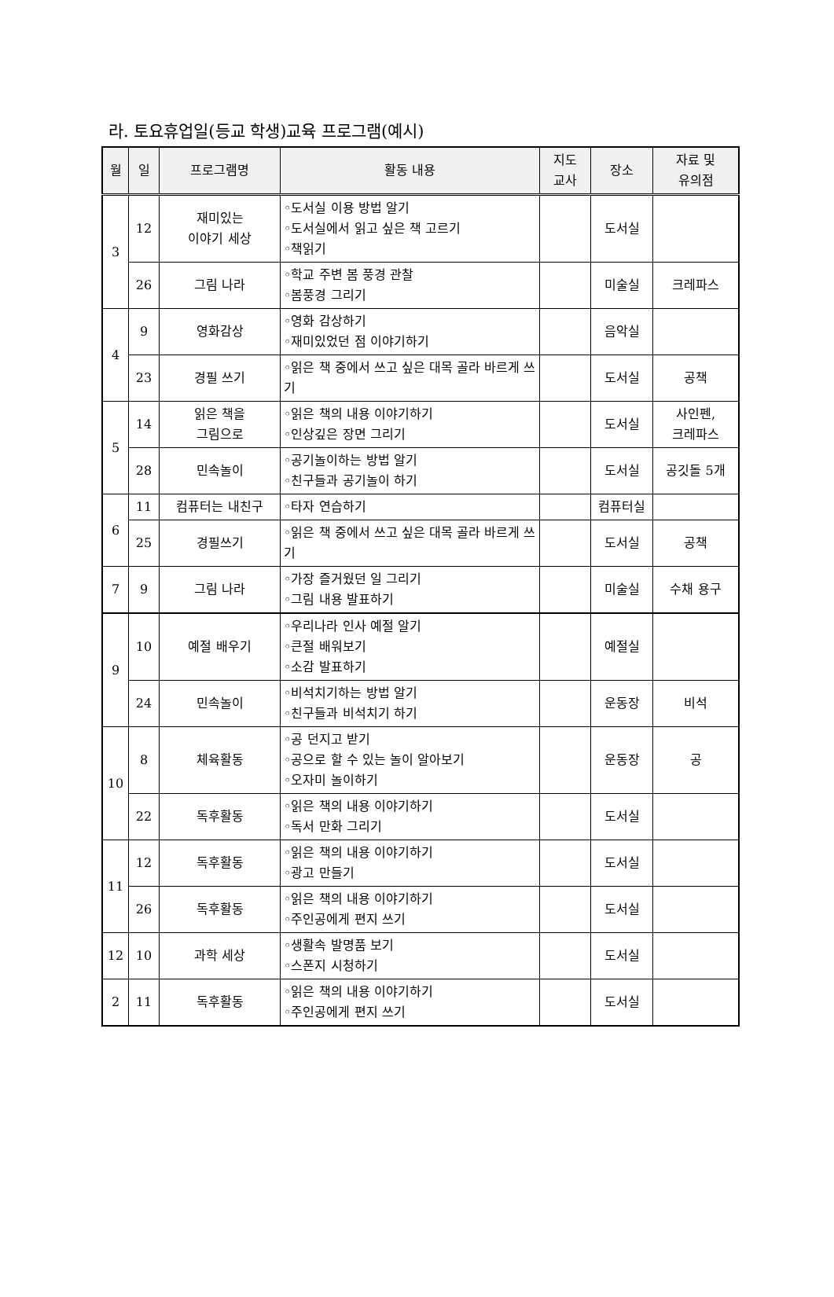라. 토요휴업일(등교 학생)교육 프로그램(예시)
| 월 | 일 | 프로그램명 | 활동 내용 | 지도 교사 | 장소 | 자료 및 유의점 |
| --- | --- | --- | --- | --- | --- | --- |
| 3 | 12 | 재미있는 이야기 세상 | ◦도서실 이용 방법 알기 ◦도서실에서 읽고 싶은 책 고르기 ◦책읽기 | | 도서실 | |
| | 26 | 그림 나라 | ◦학교 주변 봄 풍경 관찰 ◦봄풍경 그리기 | | 미술실 | 크레파스 |
| 4 | 9 | 영화감상 | ◦영화 감상하기 ◦재미있었던 점 이야기하기 | | 음악실 | |
| | 23 | 경필 쓰기 | ◦읽은 책 중에서 쓰고 싶은 대목 골라 바르게 쓰기 | | 도서실 | 공책 |
| 5 | 14 | 읽은 책을 그림으로 | ◦읽은 책의 내용 이야기하기 ◦인상깊은 장면 그리기 | | 도서실 | 사인펜, 크레파스 |
| | 28 | 민속놀이 | ◦공기놀이하는 방법 알기 ◦친구들과 공기놀이 하기 | | 도서실 | 공깃돌 5개 |
| 6 | 11 | 컴퓨터는 내친구 | ◦타자 연습하기 | | 컴퓨터실 | |
| | 25 | 경필쓰기 | ◦읽은 책 중에서 쓰고 싶은 대목 골라 바르게 쓰기 | | 도서실 | 공책 |
| 7 | 9 | 그림 나라 | ◦가장 즐거웠던 일 그리기 ◦그림 내용 발표하기 | | 미술실 | 수채 용구 |
| 9 | 10 | 예절 배우기 | ◦우리나라 인사 예절 알기 ◦큰절 배워보기 ◦소감 발표하기 | | 예절실 | |
| | 24 | 민속놀이 | ◦비석치기하는 방법 알기 ◦친구들과 비석치기 하기 | | 운동장 | 비석 |
| 10 | 8 | 체육활동 | ◦공 던지고 받기 ◦공으로 할 수 있는 놀이 알아보기 ◦오자미 놀이하기 | | 운동장 | 공 |
| | 22 | 독후활동 | ◦읽은 책의 내용 이야기하기 ◦독서 만화 그리기 | | 도서실 | |
| 11 | 12 | 독후활동 | ◦읽은 책의 내용 이야기하기 ◦광고 만들기 | | 도서실 | |
| | 26 | 독후활동 | ◦읽은 책의 내용 이야기하기 ◦주인공에게 편지 쓰기 | | 도서실 | |
| 12 | 10 | 과학 세상 | ◦생활속 발명품 보기 ◦스폰지 시청하기 | | 도서실 | |
| 2 | 11 | 독후활동 | ◦읽은 책의 내용 이야기하기 ◦주인공에게 편지 쓰기 | | 도서실 | |